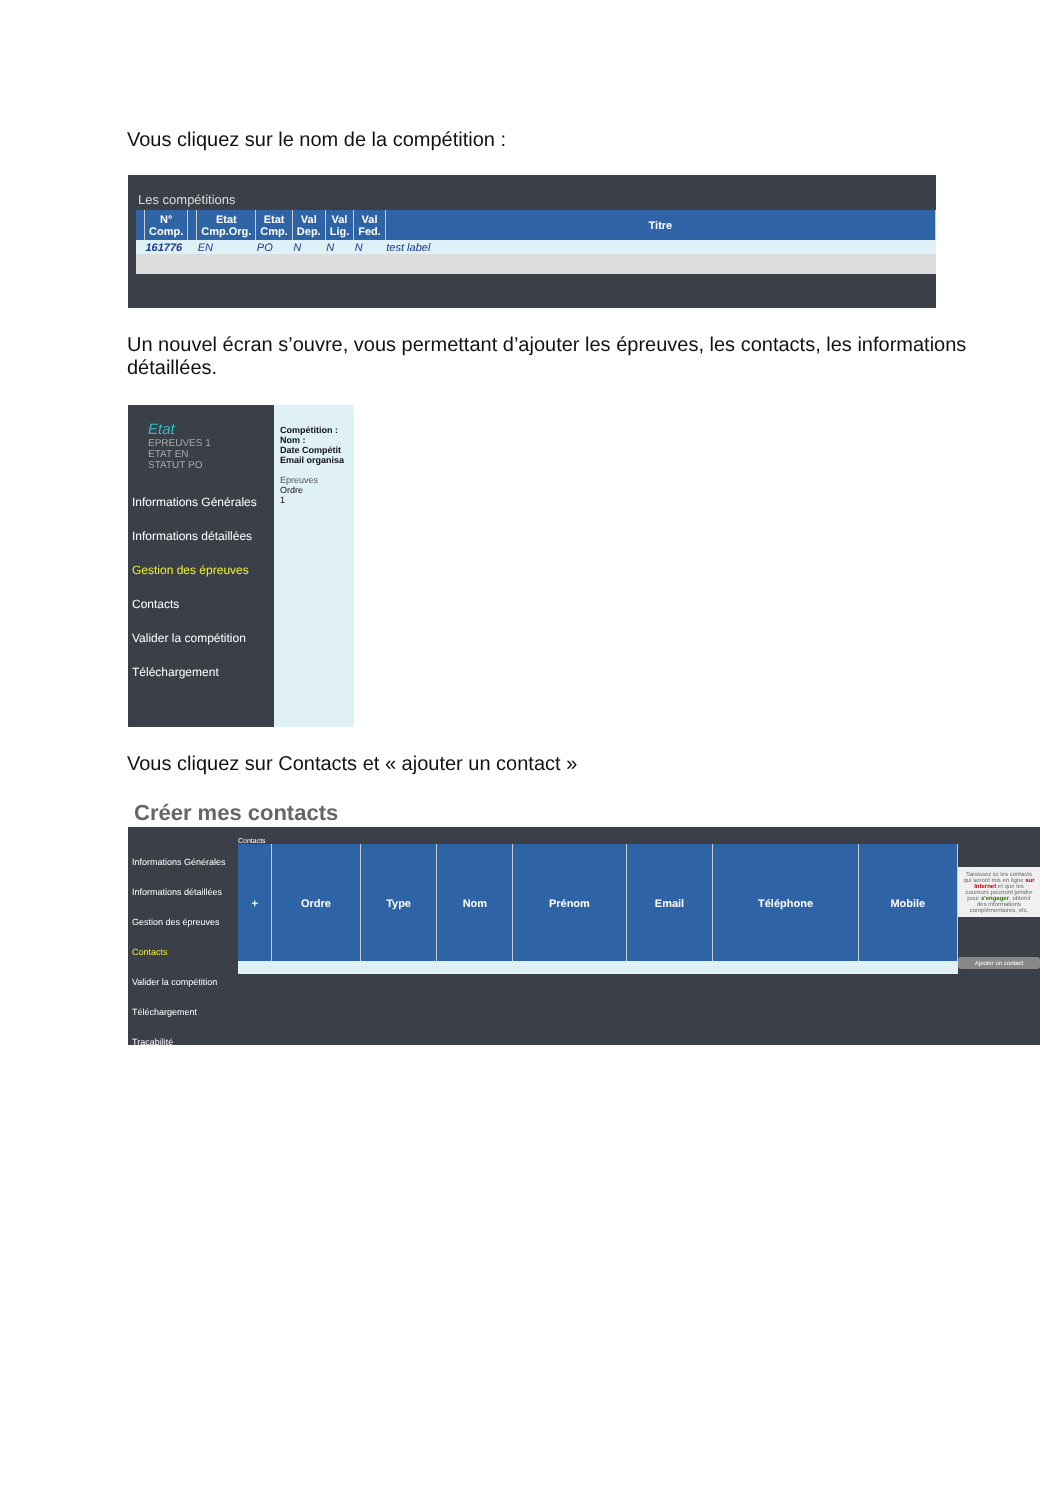Vous cliquez sur le nom de la compétition :
Les compétitions
| | N° Comp. | | Etat Cmp.Org. | Etat Cmp. | Val Dep. | Val Lig. | Val Fed. | Titre |
| --- | --- | --- | --- | --- | --- | --- | --- | --- |
| | 161776 | | EN | PO | N | N | N | test label |
Un nouvel écran s’ouvre, vous permettant d’ajouter les épreuves, les contacts, les informations détaillées.
Etat
EPREUVES 1
ETAT EN
STATUT PO
Informations Générales
Informations détaillées
Gestion des épreuves
Contacts
Valider la compétition
Téléchargement
Compétition :
Nom :
Date Compétit
Email organisa
Epreuves
Ordre
1
Vous cliquez sur Contacts et « ajouter un contact »
Créer mes contacts
Informations Générales
Informations détaillées
Gestion des épreuves
Contacts
Valider la compétition
Téléchargement
Traçabilité
Contacts
| + | Ordre | Type | Nom | Prénom | Email | Téléphone | Mobile |
| --- | --- | --- | --- | --- | --- | --- | --- |
Saisissez ici les contacts qui seront mis en ligne sur Internet et que les coureurs pourront joindre pour s'engager, obtenir des informations complémentaires, etc.
Ajouter un contact